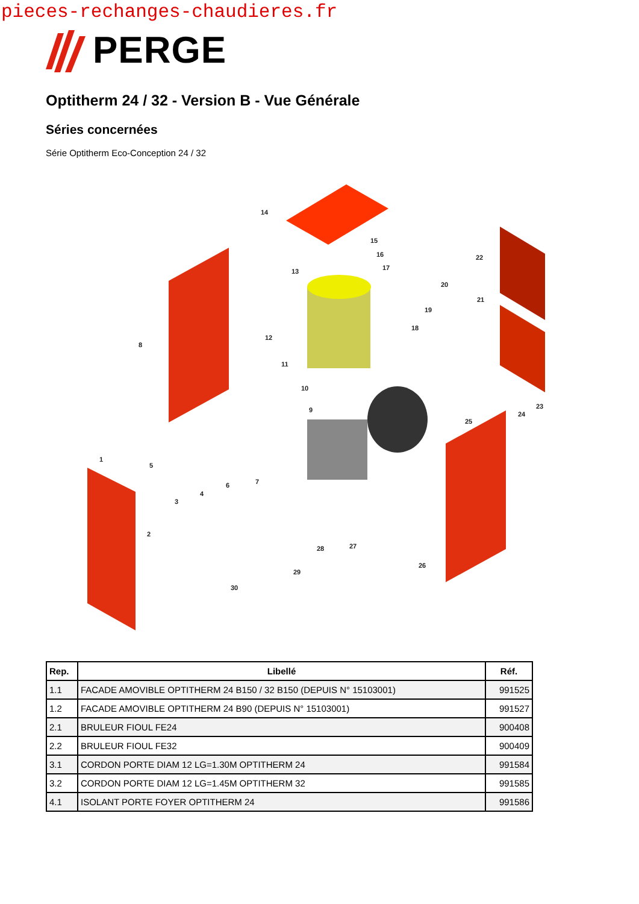pieces-rechanges-chaudieres.fr
PERGE
Optitherm 24 / 32 - Version B - Vue Générale
Séries concernées
Série Optitherm Eco-Conception 24 / 32
14
15
16
17
13
22
20
21
19
18
12
8
11
10
9
23
24
25
1
5
7
6
4
3
2
27
28
26
29
30
| Rep. | Libellé | Réf. |
| --- | --- | --- |
| 1.1 | FACADE AMOVIBLE OPTITHERM 24 B150 / 32 B150 (DEPUIS N° 15103001) | 991525 |
| 1.2 | FACADE AMOVIBLE OPTITHERM 24 B90 (DEPUIS N° 15103001) | 991527 |
| 2.1 | BRULEUR FIOUL FE24 | 900408 |
| 2.2 | BRULEUR FIOUL FE32 | 900409 |
| 3.1 | CORDON PORTE DIAM 12 LG=1.30M OPTITHERM 24 | 991584 |
| 3.2 | CORDON PORTE DIAM 12 LG=1.45M OPTITHERM 32 | 991585 |
| 4.1 | ISOLANT PORTE FOYER OPTITHERM 24 | 991586 |